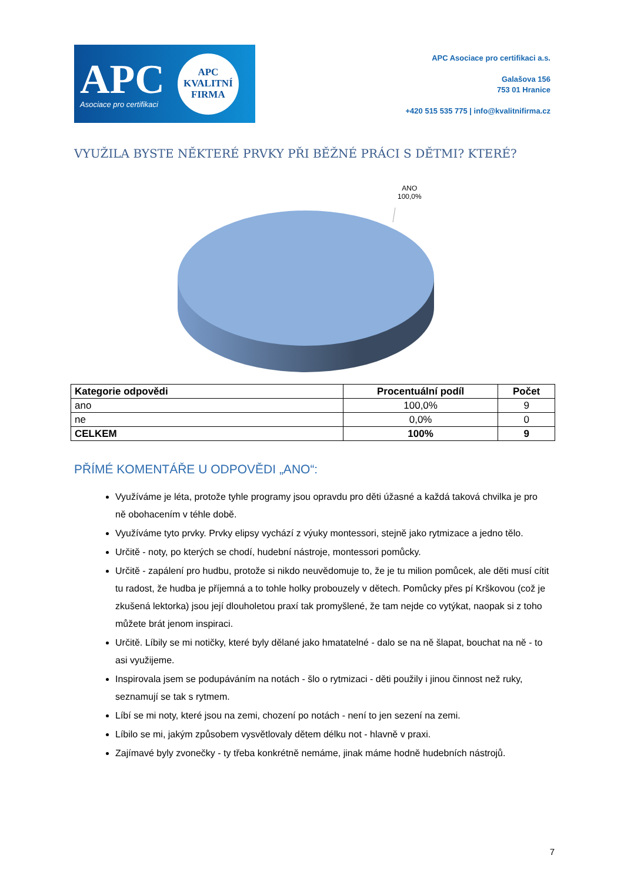APC
Asociace pro certifikaci
APC
KVALITNÍ
FIRMA
APC Asociace pro certifikaci a.s.
Galašova 156
753 01 Hranice
+420 515 535 775 | info@kvalitnifirma.cz
VYUŽILA BYSTE NĚKTERÉ PRVKY PŘI BĚŽNÉ PRÁCI S DĚTMI? KTERÉ?
ANO
100,0%
| Kategorie odpovědi | Procentuální podíl | Počet |
| --- | --- | --- |
| ano | 100,0% | 9 |
| ne | 0,0% | 0 |
| CELKEM | 100% | 9 |
PŘÍMÉ KOMENTÁŘE U ODPOVĚDI „ANO“:
Využíváme je léta, protože tyhle programy jsou opravdu pro děti úžasné a každá taková chvilka je pro ně obohacením v téhle době.
Využíváme tyto prvky. Prvky elipsy vychází z výuky montessori, stejně jako rytmizace a jedno tělo.
Určitě - noty, po kterých se chodí, hudební nástroje, montessori pomůcky.
Určitě - zapálení pro hudbu, protože si nikdo neuvědomuje to, že je tu milion pomůcek, ale děti musí cítit tu radost, že hudba je příjemná a to tohle holky probouzely v dětech. Pomůcky přes pí Krškovou (což je zkušená lektorka) jsou její dlouholetou praxí tak promyšlené, že tam nejde co vytýkat, naopak si z toho můžete brát jenom inspiraci.
Určitě. Líbily se mi notičky, které byly dělané jako hmatatelné - dalo se na ně šlapat, bouchat na ně - to asi využijeme.
Inspirovala jsem se podupáváním na notách - šlo o rytmizaci - děti použily i jinou činnost než ruky, seznamují se tak s rytmem.
Líbí se mi noty, které jsou na zemi, chození po notách - není to jen sezení na zemi.
Líbilo se mi, jakým způsobem vysvětlovaly dětem délku not - hlavně v praxi.
Zajímavé byly zvonečky - ty třeba konkrétně nemáme, jinak máme hodně hudebních nástrojů.
7